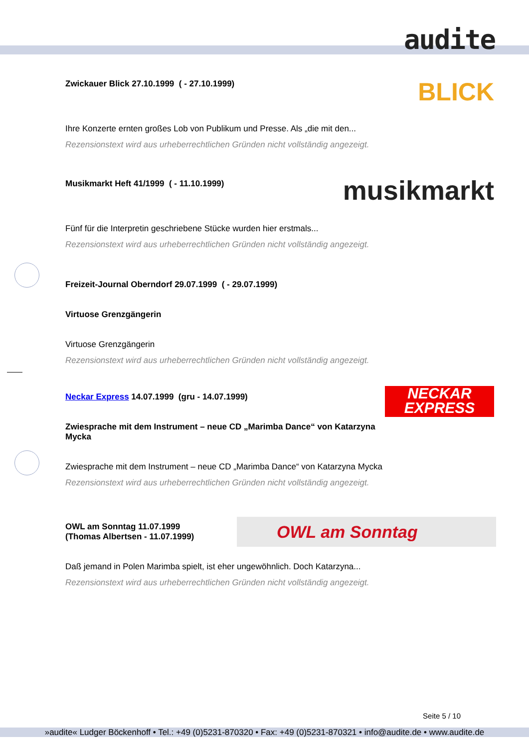audite
BLICK
Zwickauer Blick 27.10.1999 ( - 27.10.1999)
Ihre Konzerte ernten großes Lob von Publikum und Presse. Als „die mit den...
Rezensionstext wird aus urheberrechtlichen Gründen nicht vollständig angezeigt.
musikmarkt
Musikmarkt Heft 41/1999 ( - 11.10.1999)
Fünf für die Interpretin geschriebene Stücke wurden hier erstmals...
Rezensionstext wird aus urheberrechtlichen Gründen nicht vollständig angezeigt.
Freizeit-Journal Oberndorf 29.07.1999 ( - 29.07.1999)
Virtuose Grenzgängerin
Virtuose Grenzgängerin
Rezensionstext wird aus urheberrechtlichen Gründen nicht vollständig angezeigt.
NECKAR
EXPRESS
Neckar Express 14.07.1999 (gru - 14.07.1999)
Zwiesprache mit dem Instrument – neue CD „Marimba Dance“ von Katarzyna Mycka
Zwiesprache mit dem Instrument – neue CD „Marimba Dance“ von Katarzyna Mycka
Rezensionstext wird aus urheberrechtlichen Gründen nicht vollständig angezeigt.
OWL am Sonntag
OWL am Sonntag 11.07.1999
(Thomas Albertsen - 11.07.1999)
Daß jemand in Polen Marimba spielt, ist eher ungewöhnlich. Doch Katarzyna...
Rezensionstext wird aus urheberrechtlichen Gründen nicht vollständig angezeigt.
Seite 5 / 10
»audite« Ludger Böckenhoff • Tel.: +49 (0)5231-870320 • Fax: +49 (0)5231-870321 • info@audite.de • www.audite.de